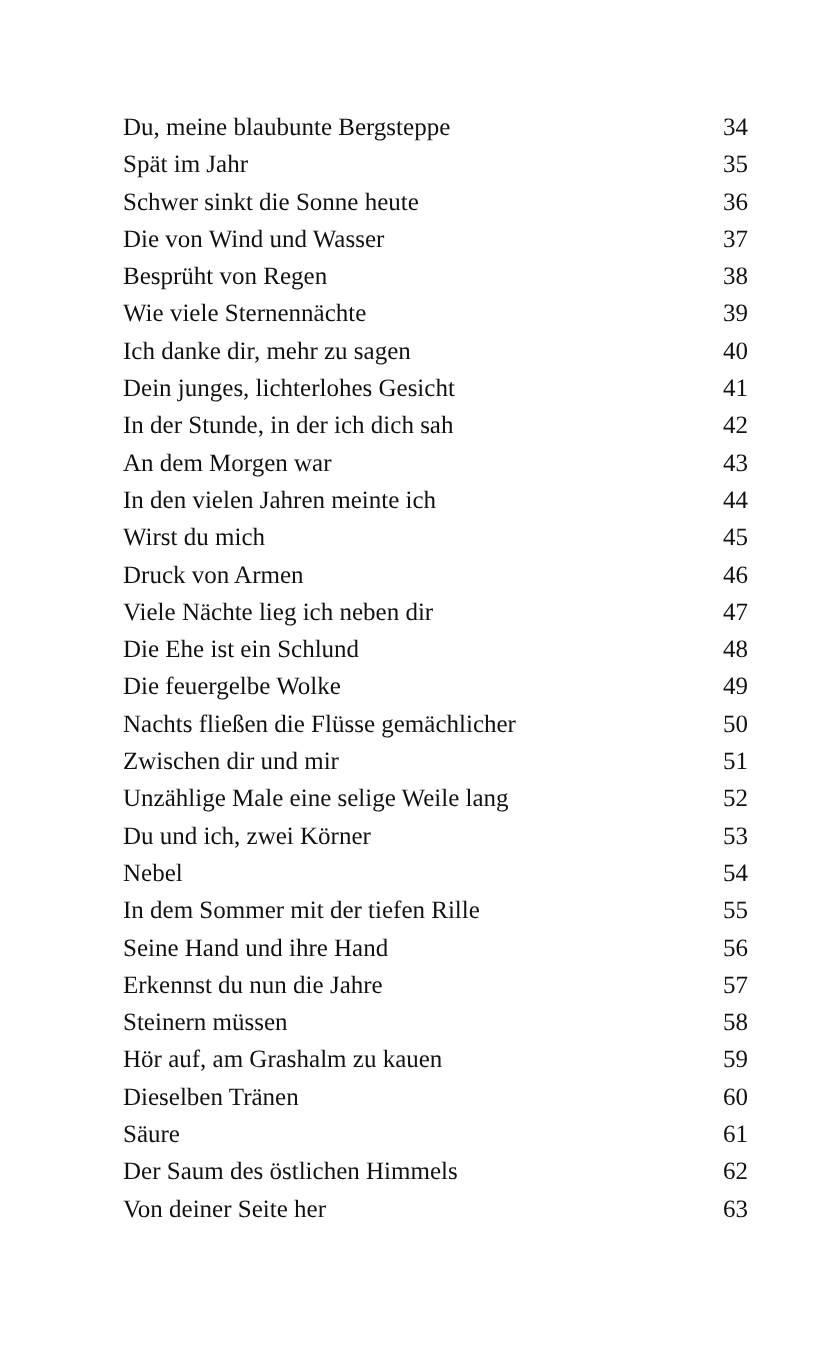Du, meine blaubunte Bergsteppe 34
Spät im Jahr 35
Schwer sinkt die Sonne heute 36
Die von Wind und Wasser 37
Besprüht von Regen 38
Wie viele Sternennächte 39
Ich danke dir, mehr zu sagen 40
Dein junges, lichterlohes Gesicht 41
In der Stunde, in der ich dich sah 42
An dem Morgen war 43
In den vielen Jahren meinte ich 44
Wirst du mich 45
Druck von Armen 46
Viele Nächte lieg ich neben dir 47
Die Ehe ist ein Schlund 48
Die feuergelbe Wolke 49
Nachts fließen die Flüsse gemächlicher 50
Zwischen dir und mir 51
Unzählige Male eine selige Weile lang 52
Du und ich, zwei Körner 53
Nebel 54
In dem Sommer mit der tiefen Rille 55
Seine Hand und ihre Hand 56
Erkennst du nun die Jahre 57
Steinern müssen 58
Hör auf, am Grashalm zu kauen 59
Dieselben Tränen 60
Säure 61
Der Saum des östlichen Himmels 62
Von deiner Seite her 63